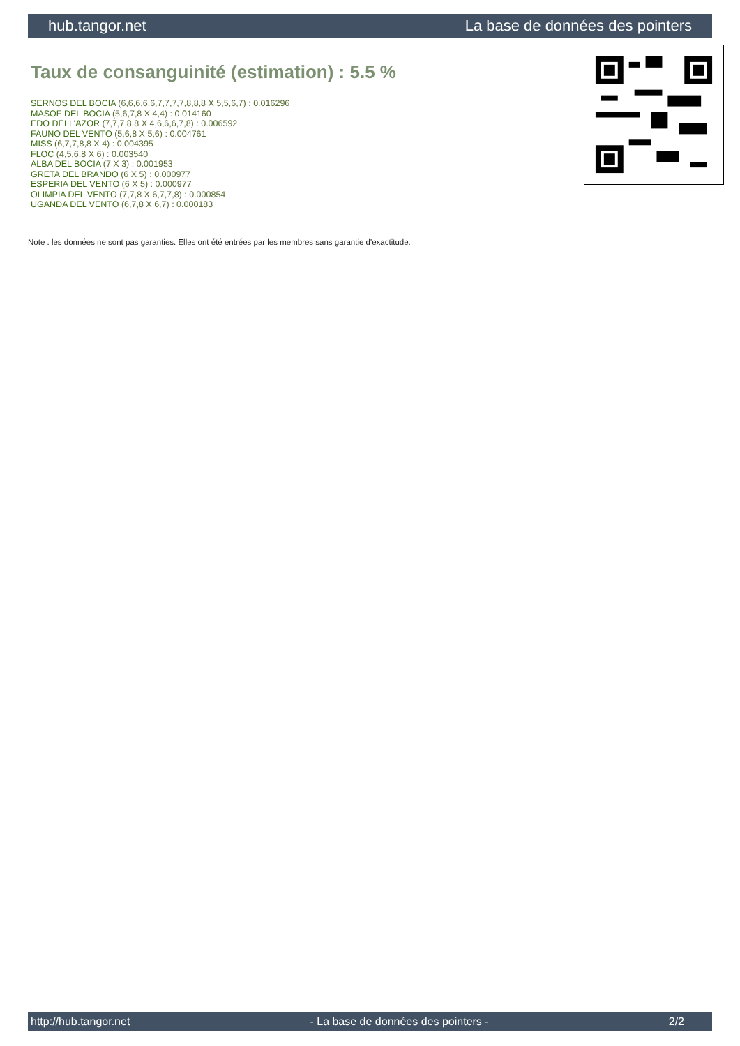hub.tangor.net La base de données des pointers
Taux de consanguinité (estimation) : 5.5 %
SERNOS DEL BOCIA (6,6,6,6,6,7,7,7,7,8,8,8 X 5,5,6,7) : 0.016296
MASOF DEL BOCIA (5,6,7,8 X 4,4) : 0.014160
EDO DELL'AZOR (7,7,7,8,8 X 4,6,6,6,7,8) : 0.006592
FAUNO DEL VENTO (5,6,8 X 5,6) : 0.004761
MISS (6,7,7,8,8 X 4) : 0.004395
FLOC (4,5,6,8 X 6) : 0.003540
ALBA DEL BOCIA (7 X 3) : 0.001953
GRETA DEL BRANDO (6 X 5) : 0.000977
ESPERIA DEL VENTO (6 X 5) : 0.000977
OLIMPIA DEL VENTO (7,7,8 X 6,7,7,8) : 0.000854
UGANDA DEL VENTO (6,7,8 X 6,7) : 0.000183
Note : les données ne sont pas garanties. Elles ont été entrées par les membres sans garantie d'exactitude.
http://hub.tangor.net - La base de données des pointers - 2/2